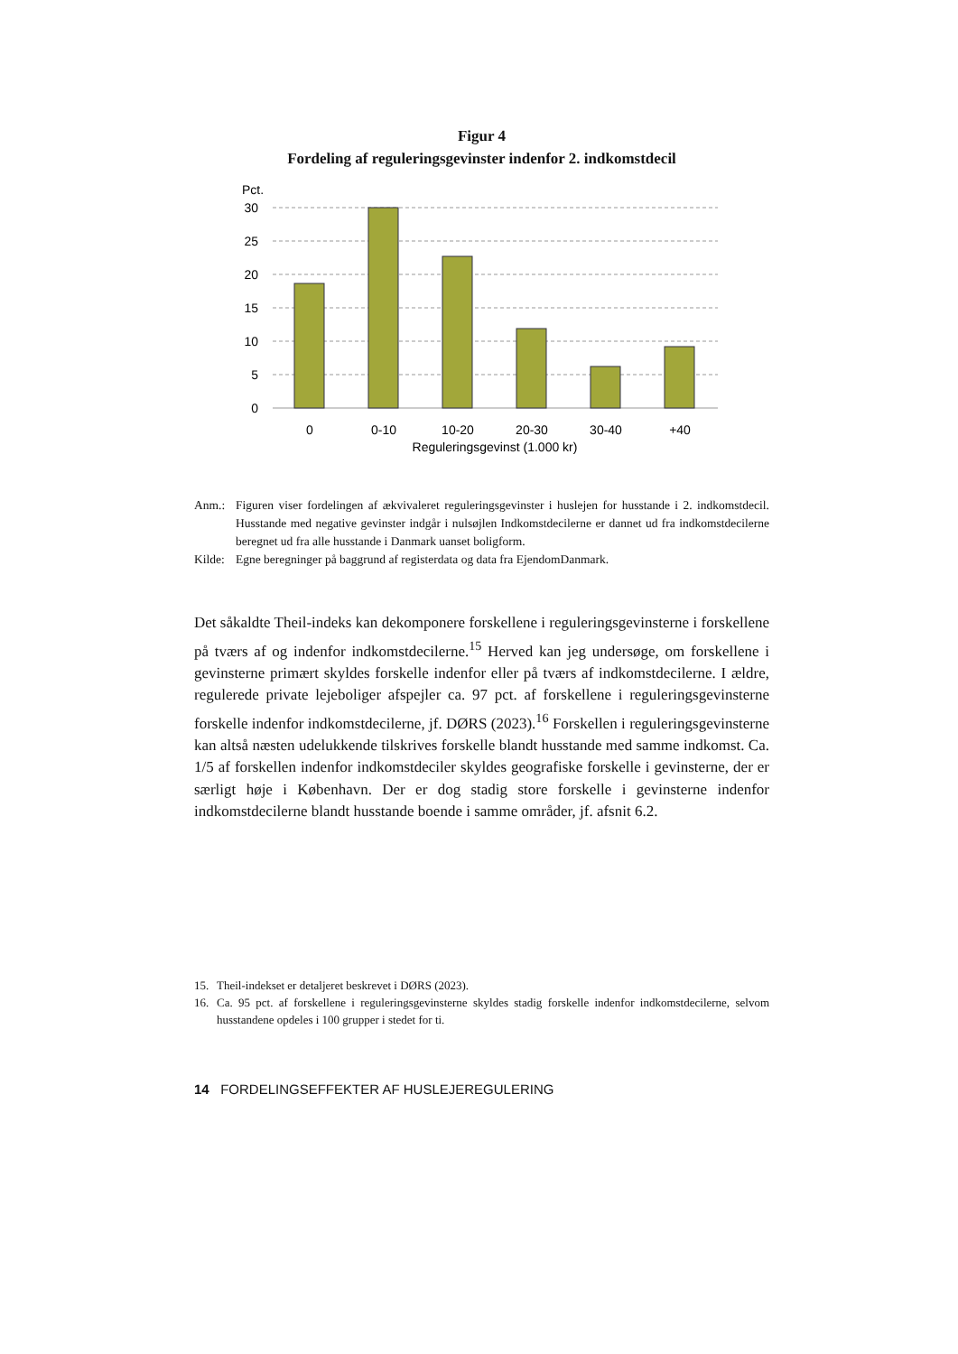Figur 4
Fordeling af reguleringsgevinster indenfor 2. indkomstdecil
Pct.
30
25
20
15
10
5
0
0
0-10
10-20
20-30
30-40
+40
Reguleringsgevinst (1.000 kr)
Anm.: Figuren viser fordelingen af ækvivaleret reguleringsgevinster i huslejen for husstande i 2. indkomstdecil. Husstande med negative gevinster indgår i nulsøjlen Indkomstdecilerne er dannet ud fra indkomstdecilerne beregnet ud fra alle husstande i Danmark uanset boligform.
Kilde: Egne beregninger på baggrund af registerdata og data fra EjendomDanmark.
Det såkaldte Theil-indeks kan dekomponere forskellene i reguleringsgevinsterne i forskellene på tværs af og indenfor indkomstdecilerne.<sup>15</sup> Herved kan jeg undersøge, om forskellene i gevinsterne primært skyldes forskelle indenfor eller på tværs af indkomstdecilerne. I ældre, regulerede private lejeboliger afspejler ca. 97 pct. af forskellene i reguleringsgevinsterne forskelle indenfor indkomstdecilerne, jf. DØRS (2023).<sup>16</sup> Forskellen i reguleringsgevinsterne kan altså næsten udelukkende tilskrives forskelle blandt husstande med samme indkomst. Ca. 1/5 af forskellen indenfor indkomstdeciler skyldes geografiske forskelle i gevinsterne, der er særligt høje i København. Der er dog stadig store forskelle i gevinsterne indenfor indkomstdecilerne blandt husstande boende i samme områder, jf. afsnit 6.2.
15. Theil-indekset er detaljeret beskrevet i DØRS (2023).
16. Ca. 95 pct. af forskellene i reguleringsgevinsterne skyldes stadig forskelle indenfor indkomstdecilerne, selvom husstandene opdeles i 100 grupper i stedet for ti.
14 FORDELINGSEFFEKTER AF HUSLEJEREGULERING